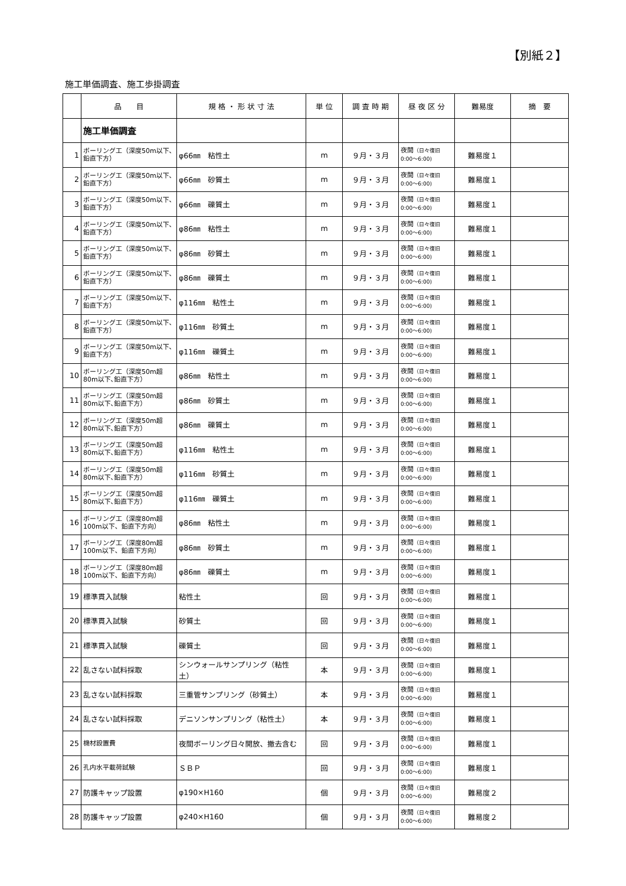【別紙２】
施工単価調査、施工歩掛調査
| | 品 目 | 規 格 ・ 形 状 寸 法 | 単 位 | 調 査 時 期 | 昼 夜 区 分 | 難易度 | 摘 要 |
| --- | --- | --- | --- | --- | --- | --- | --- |
| | 施工単価調査 | | | | | | |
| 1 | ボーリング工（深度50m以下､鉛直下方） | φ66㎜ 粘性土 | m | ９月・３月 | 夜間 （日々復旧 0:00～6:00) | 難易度１ | |
| 2 | ボーリング工（深度50m以下､鉛直下方） | φ66㎜ 砂質土 | m | ９月・３月 | 夜間 （日々復旧 0:00～6:00) | 難易度１ | |
| 3 | ボーリング工（深度50m以下､鉛直下方） | φ66㎜ 礫質土 | m | ９月・３月 | 夜間 （日々復旧 0:00～6:00) | 難易度１ | |
| 4 | ボーリング工（深度50m以下､鉛直下方） | φ86㎜ 粘性土 | m | ９月・３月 | 夜間 （日々復旧 0:00～6:00) | 難易度１ | |
| 5 | ボーリング工（深度50m以下､鉛直下方） | φ86㎜ 砂質土 | m | ９月・３月 | 夜間 （日々復旧 0:00～6:00) | 難易度１ | |
| 6 | ボーリング工（深度50m以下､鉛直下方） | φ86㎜ 礫質土 | m | ９月・３月 | 夜間 （日々復旧 0:00～6:00) | 難易度１ | |
| 7 | ボーリング工（深度50m以下､鉛直下方） | φ116㎜ 粘性土 | m | ９月・３月 | 夜間 （日々復旧 0:00～6:00) | 難易度１ | |
| 8 | ボーリング工（深度50m以下､鉛直下方） | φ116㎜ 砂質土 | m | ９月・３月 | 夜間 （日々復旧 0:00～6:00) | 難易度１ | |
| 9 | ボーリング工（深度50m以下､鉛直下方） | φ116㎜ 礫質土 | m | ９月・３月 | 夜間 （日々復旧 0:00～6:00) | 難易度１ | |
| 10 | ボーリング工（深度50m超80m以下､鉛直下方） | φ86㎜ 粘性土 | m | ９月・３月 | 夜間 （日々復旧 0:00～6:00) | 難易度１ | |
| 11 | ボーリング工（深度50m超80m以下､鉛直下方） | φ86㎜ 砂質土 | m | ９月・３月 | 夜間 （日々復旧 0:00～6:00) | 難易度１ | |
| 12 | ボーリング工（深度50m超80m以下､鉛直下方） | φ86㎜ 礫質土 | m | ９月・３月 | 夜間 （日々復旧 0:00～6:00) | 難易度１ | |
| 13 | ボーリング工（深度50m超80m以下､鉛直下方） | φ116㎜ 粘性土 | m | ９月・３月 | 夜間 （日々復旧 0:00～6:00) | 難易度１ | |
| 14 | ボーリング工（深度50m超80m以下､鉛直下方） | φ116㎜ 砂質土 | m | ９月・３月 | 夜間 （日々復旧 0:00～6:00) | 難易度１ | |
| 15 | ボーリング工（深度50m超80m以下､鉛直下方） | φ116㎜ 礫質土 | m | ９月・３月 | 夜間 （日々復旧 0:00～6:00) | 難易度１ | |
| 16 | ボーリング工（深度80m超100m以下、鉛直下方向） | φ86㎜ 粘性土 | m | ９月・３月 | 夜間 （日々復旧 0:00～6:00) | 難易度１ | |
| 17 | ボーリング工（深度80m超100m以下、鉛直下方向） | φ86㎜ 砂質土 | m | ９月・３月 | 夜間 （日々復旧 0:00～6:00) | 難易度１ | |
| 18 | ボーリング工（深度80m超100m以下、鉛直下方向） | φ86㎜ 礫質土 | m | ９月・３月 | 夜間 （日々復旧 0:00～6:00) | 難易度１ | |
| 19 | 標準貫入試験 | 粘性土 | 回 | ９月・３月 | 夜間 （日々復旧 0:00～6:00) | 難易度１ | |
| 20 | 標準貫入試験 | 砂質土 | 回 | ９月・３月 | 夜間 （日々復旧 0:00～6:00) | 難易度１ | |
| 21 | 標準貫入試験 | 礫質土 | 回 | ９月・３月 | 夜間 （日々復旧 0:00～6:00) | 難易度１ | |
| 22 | 乱さない試料採取 | シンウォールサンプリング（粘性土） | 本 | ９月・３月 | 夜間 （日々復旧 0:00～6:00) | 難易度１ | |
| 23 | 乱さない試料採取 | 三重管サンプリング（砂質土） | 本 | ９月・３月 | 夜間 （日々復旧 0:00～6:00) | 難易度１ | |
| 24 | 乱さない試料採取 | デニソンサンプリング（粘性土） | 本 | ９月・３月 | 夜間 （日々復旧 0:00～6:00) | 難易度１ | |
| 25 | 機材設置費 | 夜間ボーリング日々開放、撤去含む | 回 | ９月・３月 | 夜間 （日々復旧 0:00～6:00) | 難易度１ | |
| 26 | 孔内水平載荷試験 | ＳＢＰ | 回 | ９月・３月 | 夜間 （日々復旧 0:00～6:00) | 難易度１ | |
| 27 | 防護キャップ設置 | φ190×H160 | 個 | ９月・３月 | 夜間 （日々復旧 0:00～6:00) | 難易度２ | |
| 28 | 防護キャップ設置 | φ240×H160 | 個 | ９月・３月 | 夜間 （日々復旧 0:00～6:00) | 難易度２ | |